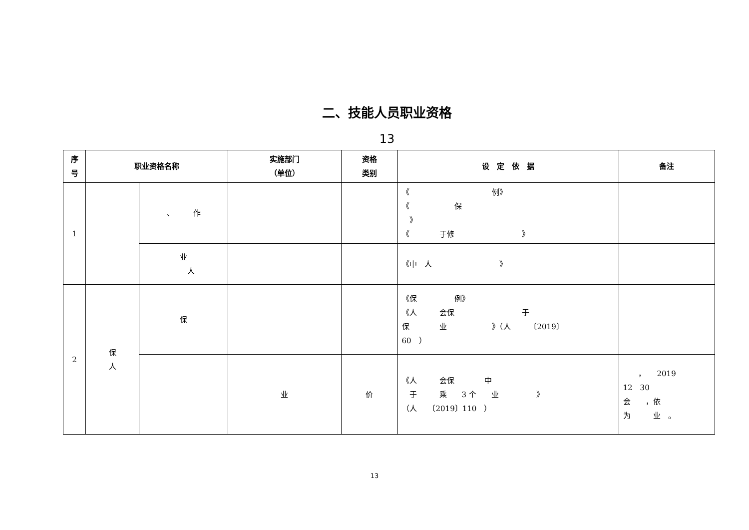二、技能人员职业资格
13
| 序 号 | 职业资格名称 | | 实施部门 （单位） | 资格 类别 | 设 定 依 据 | 备注 |
| --- | --- | --- | --- | --- | --- | --- |
| 1 | | 、 作 | | | 《 例》 《 保 》 《 于修 》 | |
| | | 业 人 | | | 《中 人 》 | |
| 2 | 保 人 | 保 | | | 《保 例》 《人 会保 于 保 业 》（人 〔2019〕 60 ） | |
| | | | 业 | 价 | 《人 会保 中 于 乘 3 个 业 》 （人 〔2019〕110 ） | ， 2019 12 30 会 ，依 为 业 。 |
13